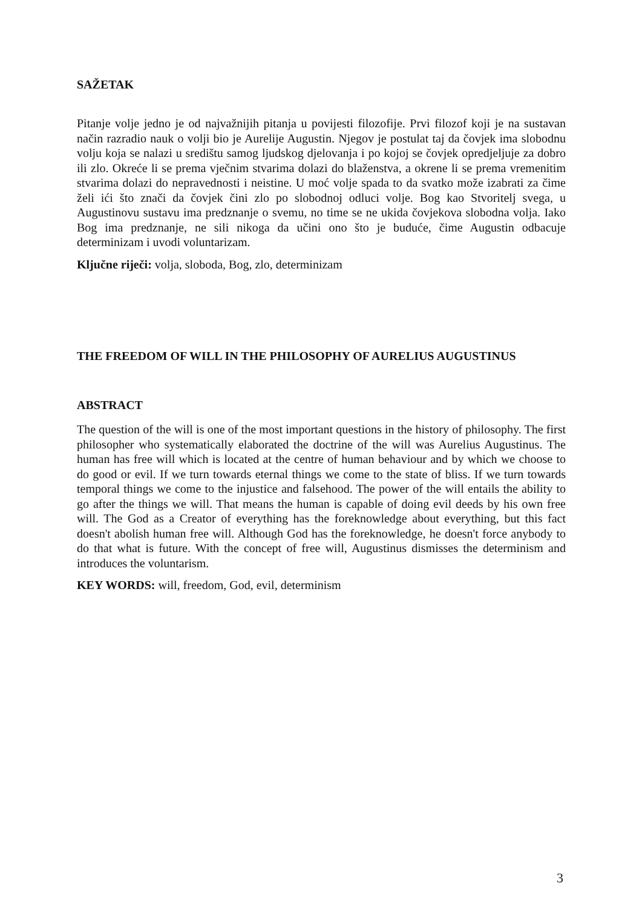SAŽETAK
Pitanje volje jedno je od najvažnijih pitanja u povijesti filozofije. Prvi filozof koji je na sustavan način razradio nauk o volji bio je Aurelije Augustin. Njegov je postulat taj da čovjek ima slobodnu volju koja se nalazi u središtu samog ljudskog djelovanja i po kojoj se čovjek opredjeljuje za dobro ili zlo. Okreće li se prema vječnim stvarima dolazi do blaženstva, a okrene li se prema vremenitim stvarima dolazi do nepravednosti i neistine. U moć volje spada to da svatko može izabrati za čime želi ići što znači da čovjek čini zlo po slobodnoj odluci volje. Bog kao Stvoritelj svega, u Augustinovu sustavu ima predznanje o svemu, no time se ne ukida čovjekova slobodna volja. Iako Bog ima predznanje, ne sili nikoga da učini ono što je buduće, čime Augustin odbacuje determinizam i uvodi voluntarizam.
Ključne riječi: volja, sloboda, Bog, zlo, determinizam
THE FREEDOM OF WILL IN THE PHILOSOPHY OF AURELIUS AUGUSTINUS
ABSTRACT
The question of the will is one of the most important questions in the history of philosophy. The first philosopher who systematically elaborated the doctrine of the will was Aurelius Augustinus. The human has free will which is located at the centre of human behaviour and by which we choose to do good or evil. If we turn towards eternal things we come to the state of bliss. If we turn towards temporal things we come to the injustice and falsehood. The power of the will entails the ability to go after the things we will. That means the human is capable of doing evil deeds by his own free will. The God as a Creator of everything has the foreknowledge about everything, but this fact doesn't abolish human free will. Although God has the foreknowledge, he doesn't force anybody to do that what is future. With the concept of free will, Augustinus dismisses the determinism and introduces the voluntarism.
KEY WORDS: will, freedom, God, evil, determinism
3